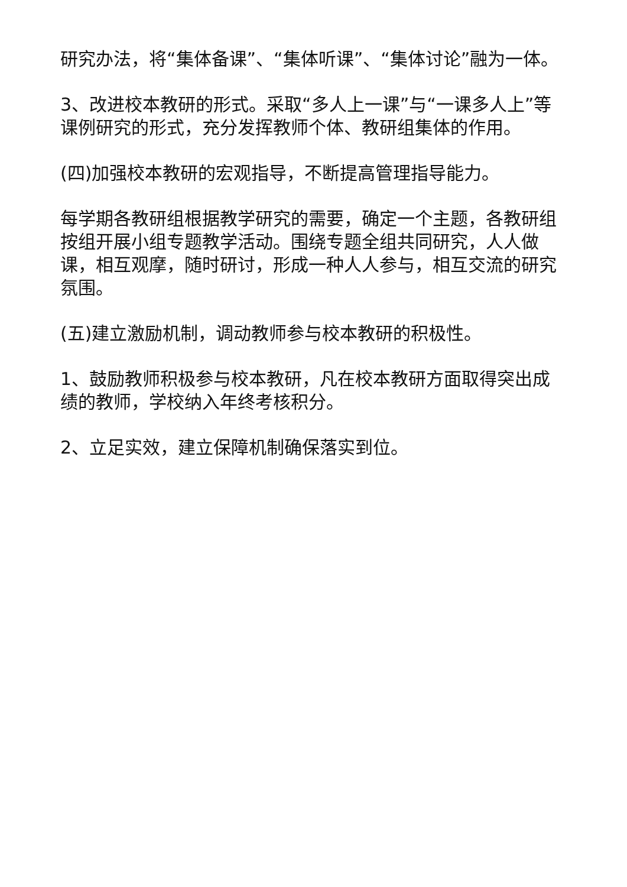研究办法，将“集体备课”、“集体听课”、“集体讨论”融为一体。
3、改进校本教研的形式。采取“多人上一课”与“一课多人上”等课例研究的形式，充分发挥教师个体、教研组集体的作用。
(四)加强校本教研的宏观指导，不断提高管理指导能力。
每学期各教研组根据教学研究的需要，确定一个主题，各教研组按组开展小组专题教学活动。围绕专题全组共同研究，人人做课，相互观摩，随时研讨，形成一种人人参与，相互交流的研究氛围。
(五)建立激励机制，调动教师参与校本教研的积极性。
1、鼓励教师积极参与校本教研，凡在校本教研方面取得突出成绩的教师，学校纳入年终考核积分。
2、立足实效，建立保障机制确保落实到位。